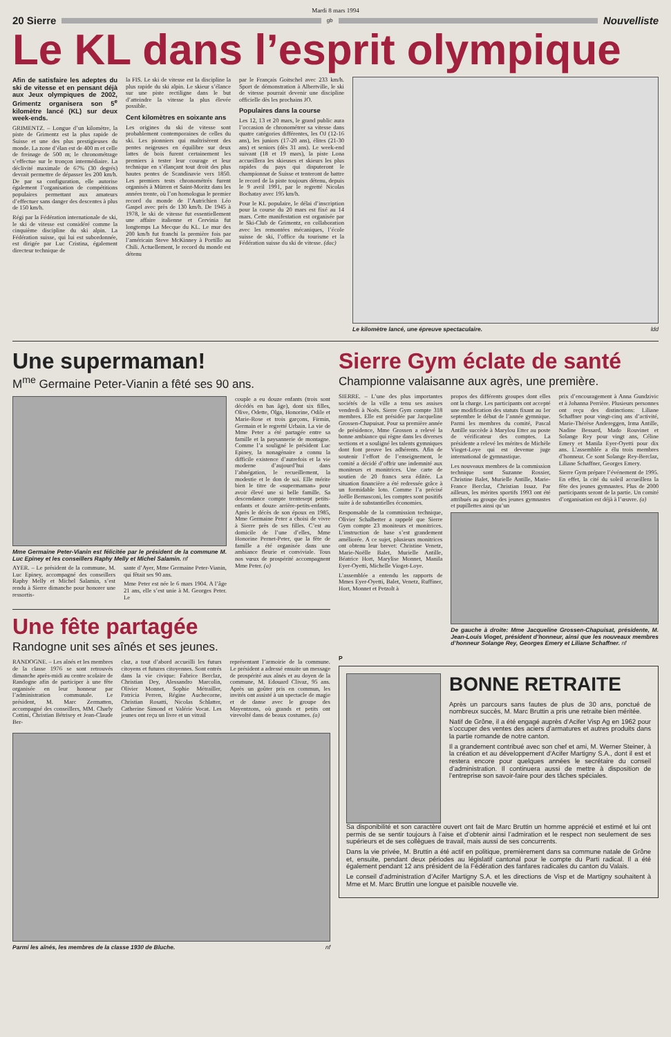Mardi 8 mars 1994
20 Sierre gb Nouvelliste
Le KL dans l’esprit olympique
Afin de satisfaire les adeptes du ski de vitesse et en pensant déjà aux Jeux olympiques de 2002, Grimentz organisera son 5<sup>e</sup> kilomètre lancé (KL) sur deux week-ends.
GRIMENTZ. – Longue d’un kilomètre, la piste de Grimentz est la plus rapide de Suisse et une des plus prestigieuses du monde. La zone d’élan est de 400 m et celle de freinage de 500 m; le chronométrage s’effectue sur le tronçon intermédiaire. La déclivité maximale de 67% (30 degrés) devrait permettre de dépasser les 200 km/h. De par sa configuration, elle autorise également l’organisation de compétitions populaires permettant aux amateurs d’effectuer sans danger des descentes à plus de 150 km/h.
Régi par la Fédération internationale de ski, le ski de vitesse est considéré comme la cinquième discipline du ski alpin. La Fédération suisse, qui lui est subordonnée, est dirigée par Luc Cristina, également directeur technique de
la FIS. Le ski de vitesse est la discipline la plus rapide du ski alpin. Le skieur s’élance sur une piste rectiligne dans le but d’atteindre la vitesse la plus élevée possible.
Cent kilomètres en soixante ans
Les origines du ski de vitesse sont probablement contemporaines de celles du ski. Les pionniers qui maîtrisèrent des pentes neigeuses en équilibre sur deux lattes de bois furent certainement les premiers à tester leur courage et leur technique en s’élançant tout droit des plus hautes pentes de Scandinavie vers 1850. Les premiers tests chronométrés furent organisés à Mürren et Saint-Moritz dans les années trente, où l’on homologua le premier record du monde de l’Autrichien Léo Gaspel avec près de 130 km/h. De 1945 à 1978, le ski de vitesse fut essentiellement une affaire italienne et Cervinia fut longtemps La Mecque du KL. Le mur des 200 km/h fut franchi la première fois par l’américain Steve McKinney à Portillo au Chili. Actuellement, le record du monde est détenu
par le Français Goitschel avec 233 km/h. Sport de démonstration à Albertville, le ski de vitesse pourrait devenir une discipline officielle dès les prochains JO.
Populaires dans la course
Les 12, 13 et 20 mars, le grand public aura l’occasion de chronométrer sa vitesse dans quatre catégories différentes, les OJ (12-16 ans), les juniors (17-20 ans), élites (21-30 ans) et seniors (dès 31 ans). Le week-end suivant (18 et 19 mars), la piste Lona accueillera les skieuses et skieurs les plus rapides du pays qui disputeront le championnat de Suisse et tenteront de battre le record de la piste toujours détenu, depuis le 9 avril 1991, par le regretté Nicolas Bochatay avec 195 km/h.
Pour le KL populaire, le délai d’inscription pour la course du 20 mars est fixé au 14 mars. Cette manifestation est organisée par le Ski-Club de Grimentz, en collaboration avec les remontées mécaniques, l’école suisse de ski, l’office du tourisme et la Fédération suisse du ski de vitesse. (dac)
Le kilomètre lancé, une épreuve spectaculaire. ldd
Une supermaman!
M<sup>me</sup> Germaine Peter-Vianin a fêté ses 90 ans.
Mme Germaine Peter-Vianin est félicitée par le président de la commune M. Luc Epiney et les conseillers Raphy Melly et Michel Salamin. nf
AYER. – Le président de la commune, M. Luc Epiney, accompagné des conseillers Raphy Melly et Michel Salamin, s’est rendu à Sierre dimanche pour honorer une ressortis-
sante d’Ayer, Mme Germaine Peter-Vianin, qui fêtait ses 90 ans.
Mme Peter est née le 6 mars 1904. A l’âge 21 ans, elle s’est unie à M. Georges Peter. Le
couple a eu douze enfants (trois sont décédés en bas âge), dont six filles, Olive, Odette, Olga, Honorine, Odile et Marie-Rose et trois garçons, Firmin, Germain et le regretté Urbain. La vie de Mme Peter a été partagée entre sa famille et la paysannerie de montagne. Comme l’a souligné le président Luc Epiney, la nonagénaire a connu la difficile existence d’autrefois et la vie moderne d’aujourd’hui dans l’abnégation, le recueillement, la modestie et le don de soi. Elle mérite bien le titre de «supermaman» pour avoir élevé une si belle famille. Sa descendance compte trentesept petits-enfants et douze arrière-petits-enfants. Après le décès de son époux en 1985, Mme Germaine Peter a choisi de vivre à Sierre près de ses filles. C’est au domicile de l’une d’elles, Mme Honorine Pernet-Peter, que la fête de famille a été organisée dans une ambiance fleurie et conviviale. Tous nos vœux de prospérité accompagnent Mme Peter. (a)
Une fête partagée
Randogne unit ses aînés et ses jeunes.
RANDOGNE. – Les aînés et les membres de la classe 1976 se sont retrouvés dimanche après-midi au centre scolaire de Randogne afin de participer à une fête organisée en leur honneur par l’administration communale. Le président, M. Marc Zermatten, accompagné des conseillers, MM. Charly Cottini, Christian Bétrisey et Jean-Claude Ber-
claz, a tout d’abord accueilli les futurs citoyens et futures citoyennes. Sont entrés dans la vie civique: Fabrice Berclaz, Christian Dey, Alessandro Marcolin, Olivier Monnet, Sophie Métrailler, Patricia Perren, Régine Auchecorne, Christian Rosatti, Nicolas Schlatter, Catherine Simond et Valérie Vocat. Les jeunes ont reçu un livre et un vitrail
représentant l’armoirie de la commune. Le président a adressé ensuite un message de prospérité aux aînés et au doyen de la commune, M. Edouard Clivaz, 95 ans. Après un goûter pris en commun, les invités ont assisté à un spectacle de magie et de danse avec le groupe des Mayentzons, où grands et petits ont virevolté dans de beaux costumes. (a)
Parmi les aînés, les membres de la classe 1930 de Bluche. nf
Sierre Gym éclate de santé
Championne valaisanne aux agrès, une première.
SIERRE. – L’une des plus importantes sociétés de la ville a tenu ses assises vendredi à Noës. Sierre Gym compte 318 membres. Elle est présidée par Jacqueline Grossen-Chapuisat. Pour sa première année de présidence, Mme Grossen a relevé la bonne ambiance qui règne dans les diverses sections et a souligné les talents gymniques dont font preuve les adhérents. Afin de soutenir l’effort de l’enseignement, le comité a décidé d’offrir une indemnité aux moniteurs et monitrices. Une carte de soutien de 20 francs sera éditée. La situation financière a été redressée grâce à un formidable loto. Comme l’a précisé Joëlle Bernasconi, les comptes sont positifs suite à de substantielles économies.
Responsable de la commission technique, Olivier Schalbetter a rappelé que Sierre Gym compte 23 moniteurs et monitrices. L’instruction de base s’est grandement améliorée. A ce sujet, plusieurs monitrices ont obtenu leur brevet: Christine Venetz, Marie-Noëlle Balet, Murielle Antille, Béatrice Hort, Marylise Monnet, Manila Eyer-Oyetti, Michelle Vioget-Loye.
L’assemblée a entendu les rapports de Mmes Eyer-Oyetti, Balet, Venetz, Ruffiner, Hort, Monnet et Petzolt à
propos des différents groupes dont elles ont la charge. Les participants ont accepté une modification des statuts fixant au 1er septembre le début de l’année gymnique. Parmi les membres du comité, Pascal Antille succède à Marylou Etter au poste de vérificateur des comptes. La présidente a relevé les mérites de Michèle Vioget-Loye qui est devenue juge international de gymnastique.
Les nouveaux membres de la commission technique sont Suzanne Rossier, Christine Balet, Murielle Antille, Marie-France Berclaz, Christian Issaz. Par ailleurs, les mérites sportifs 1993 ont été attribués au groupe des jeunes gymnastes et pupillettes ainsi qu’un
prix d’encouragement à Anna Gundzivic et à Johanna Perrière. Plusieurs personnes ont reçu des distinctions: Liliane Schaffner pour vingt-cinq ans d’activité, Marie-Thérèse Andereggen, Irma Antille, Nadine Bessard, Mado Rouvinet et Solange Rey pour vingt ans, Céline Emery et Manila Eyer-Oyetti pour dix ans. L’assemblée a élu trois membres d’honneur. Ce sont Solange Rey-Berclaz, Liliane Schaffner, Georges Emery.
Sierre Gym prépare l’événement de 1995. En effet, la cité du soleil accueillera la fête des jeunes gymnastes. Plus de 2000 participants seront de la partie. Un comité d’organisation est déjà à l’œuvre. (a)
De gauche à droite: Mme Jacqueline Grossen-Chapuisat, présidente, M. Jean-Louis Vioget, président d’honneur, ainsi que les nouveaux membres d’honneur Solange Rey, Georges Emery et Liliane Schaffner. nf
P
BONNE RETRAITE
Après un parcours sans fautes de plus de 30 ans, ponctué de nombreux succès, M. Marc Bruttin a pris une retraite bien méritée.
Natif de Grône, il a été engagé auprès d’Acifer Visp Ag en 1962 pour s’occuper des ventes des aciers d’armatures et autres produits dans la partie romande de notre canton.
Il a grandement contribué avec son chef et ami, M. Werner Steiner, à la création et au développement d’Acifer Martigny S.A., dont il est et restera encore pour quelques années le secrétaire du conseil d’administration. Il continuera aussi de mettre à disposition de l’entreprise son savoir-faire pour des tâches spéciales.
Sa disponibilité et son caractère ouvert ont fait de Marc Bruttin un homme apprécié et estimé et lui ont permis de se sentir toujours à l’aise et d’obtenir ainsi l’admiration et le respect non seulement de ses supérieurs et de ses collègues de travail, mais aussi de ses concurrents.
Dans la vie privée, M. Bruttin a été actif en politique, premièrement dans sa commune natale de Grône et, ensuite, pendant deux périodes au législatif cantonal pour le compte du Parti radical. Il a été également pendant 12 ans président de la Fédération des fanfares radicales du canton du Valais.
Le conseil d’administration d’Acifer Martigny S.A. et les directions de Visp et de Martigny souhaitent à Mme et M. Marc Bruttin une longue et paisible nouvelle vie.